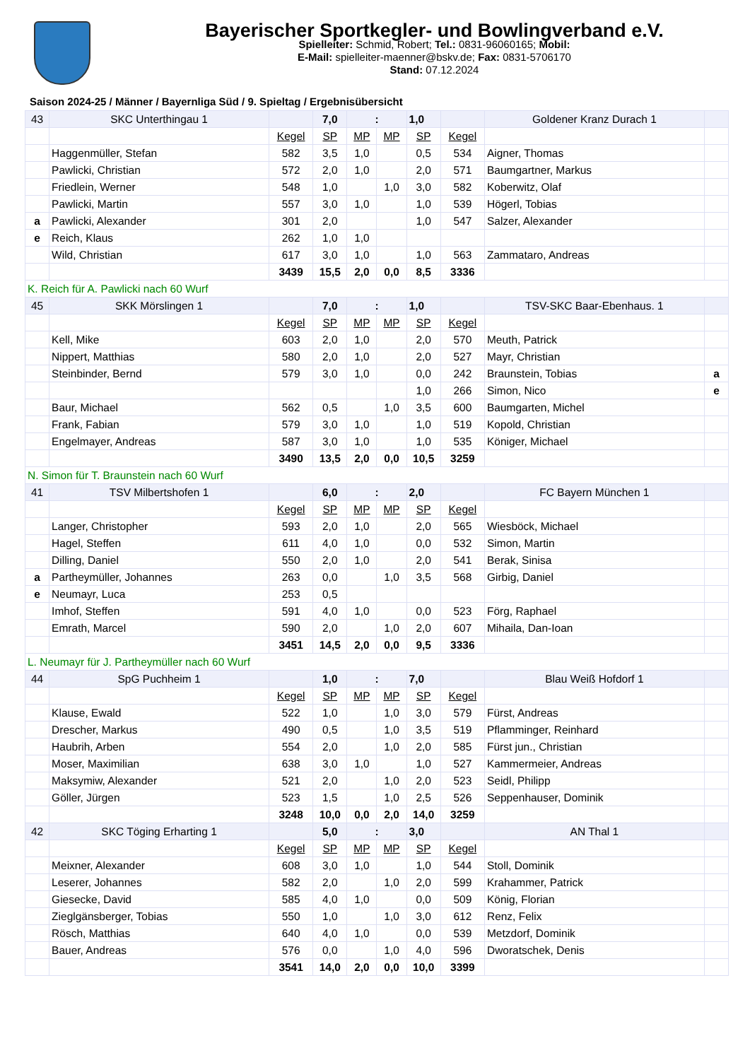Bayerischer Sportkegler- und Bowlingverband e.V.
Spielleiter: Schmid, Robert; Tel.: 0831-96060165; Mobil:
E-Mail: spielleiter-maenner@bskv.de; Fax: 0831-5706170
Stand: 07.12.2024
Saison 2024-25 / Männer / Bayernliga Süd / 9. Spieltag / Ergebnisübersicht
| 43 | SKC Unterthingau 1 | | 7,0 | : | | 1,0 | | Goldener Kranz Durach 1 | |
| | | Kegel | SP | MP | MP | SP | Kegel | | |
| | Haggenmüller, Stefan | 582 | 3,5 | 1,0 | | 0,5 | 534 | Aigner, Thomas | |
| | Pawlicki, Christian | 572 | 2,0 | 1,0 | | 2,0 | 571 | Baumgartner, Markus | |
| | Friedlein, Werner | 548 | 1,0 | | 1,0 | 3,0 | 582 | Koberwitz, Olaf | |
| | Pawlicki, Martin | 557 | 3,0 | 1,0 | | 1,0 | 539 | Högerl, Tobias | |
| a | Pawlicki, Alexander | 301 | 2,0 | | | 1,0 | 547 | Salzer, Alexander | |
| e | Reich, Klaus | 262 | 1,0 | 1,0 | | | | | |
| | Wild, Christian | 617 | 3,0 | 1,0 | | 1,0 | 563 | Zammataro, Andreas | |
| | | 3439 | 15,5 | 2,0 | 0,0 | 8,5 | 3336 | | |
| K. Reich für A. Pawlicki nach 60 Wurf | | | | | | | | | |
| 45 | SKK Mörslingen 1 | | 7,0 | : | | 1,0 | | TSV-SKC Baar-Ebenhaus. 1 | |
| | | Kegel | SP | MP | MP | SP | Kegel | | |
| | Kell, Mike | 603 | 2,0 | 1,0 | | 2,0 | 570 | Meuth, Patrick | |
| | Nippert, Matthias | 580 | 2,0 | 1,0 | | 2,0 | 527 | Mayr, Christian | |
| | Steinbinder, Bernd | 579 | 3,0 | 1,0 | | 0,0 | 242 | Braunstein, Tobias | a |
| | | | | | | 1,0 | 266 | Simon, Nico | e |
| | Baur, Michael | 562 | 0,5 | | 1,0 | 3,5 | 600 | Baumgarten, Michel | |
| | Frank, Fabian | 579 | 3,0 | 1,0 | | 1,0 | 519 | Kopold, Christian | |
| | Engelmayer, Andreas | 587 | 3,0 | 1,0 | | 1,0 | 535 | Königer, Michael | |
| | | 3490 | 13,5 | 2,0 | 0,0 | 10,5 | 3259 | | |
| N. Simon für T. Braunstein nach 60 Wurf | | | | | | | | | |
| 41 | TSV Milbertshofen 1 | | 6,0 | : | | 2,0 | | FC Bayern München 1 | |
| | | Kegel | SP | MP | MP | SP | Kegel | | |
| | Langer, Christopher | 593 | 2,0 | 1,0 | | 2,0 | 565 | Wiesböck, Michael | |
| | Hagel, Steffen | 611 | 4,0 | 1,0 | | 0,0 | 532 | Simon, Martin | |
| | Dilling, Daniel | 550 | 2,0 | 1,0 | | 2,0 | 541 | Berak, Sinisa | |
| a | Partheymüller, Johannes | 263 | 0,0 | | 1,0 | 3,5 | 568 | Girbig, Daniel | |
| e | Neumayr, Luca | 253 | 0,5 | | | | | | |
| | Imhof, Steffen | 591 | 4,0 | 1,0 | | 0,0 | 523 | Förg, Raphael | |
| | Emrath, Marcel | 590 | 2,0 | | 1,0 | 2,0 | 607 | Mihaila, Dan-Ioan | |
| | | 3451 | 14,5 | 2,0 | 0,0 | 9,5 | 3336 | | |
| L. Neumayr für J. Partheymüller nach 60 Wurf | | | | | | | | | |
| 44 | SpG Puchheim 1 | | 1,0 | : | | 7,0 | | Blau Weiß Hofdorf 1 | |
| | | Kegel | SP | MP | MP | SP | Kegel | | |
| | Klause, Ewald | 522 | 1,0 | | 1,0 | 3,0 | 579 | Fürst, Andreas | |
| | Drescher, Markus | 490 | 0,5 | | 1,0 | 3,5 | 519 | Pflamminger, Reinhard | |
| | Haubrih, Arben | 554 | 2,0 | | 1,0 | 2,0 | 585 | Fürst jun., Christian | |
| | Moser, Maximilian | 638 | 3,0 | 1,0 | | 1,0 | 527 | Kammermeier, Andreas | |
| | Maksymiw, Alexander | 521 | 2,0 | | 1,0 | 2,0 | 523 | Seidl, Philipp | |
| | Göller, Jürgen | 523 | 1,5 | | 1,0 | 2,5 | 526 | Seppenhauser, Dominik | |
| | | 3248 | 10,0 | 0,0 | 2,0 | 14,0 | 3259 | | |
| 42 | SKC Töging Erharting 1 | | 5,0 | : | | 3,0 | | AN Thal 1 | |
| | | Kegel | SP | MP | MP | SP | Kegel | | |
| | Meixner, Alexander | 608 | 3,0 | 1,0 | | 1,0 | 544 | Stoll, Dominik | |
| | Leserer, Johannes | 582 | 2,0 | | 1,0 | 2,0 | 599 | Krahammer, Patrick | |
| | Giesecke, David | 585 | 4,0 | 1,0 | | 0,0 | 509 | König, Florian | |
| | Zieglgänsberger, Tobias | 550 | 1,0 | | 1,0 | 3,0 | 612 | Renz, Felix | |
| | Rösch, Matthias | 640 | 4,0 | 1,0 | | 0,0 | 539 | Metzdorf, Dominik | |
| | Bauer, Andreas | 576 | 0,0 | | 1,0 | 4,0 | 596 | Dworatschek, Denis | |
| | | 3541 | 14,0 | 2,0 | 0,0 | 10,0 | 3399 | | |